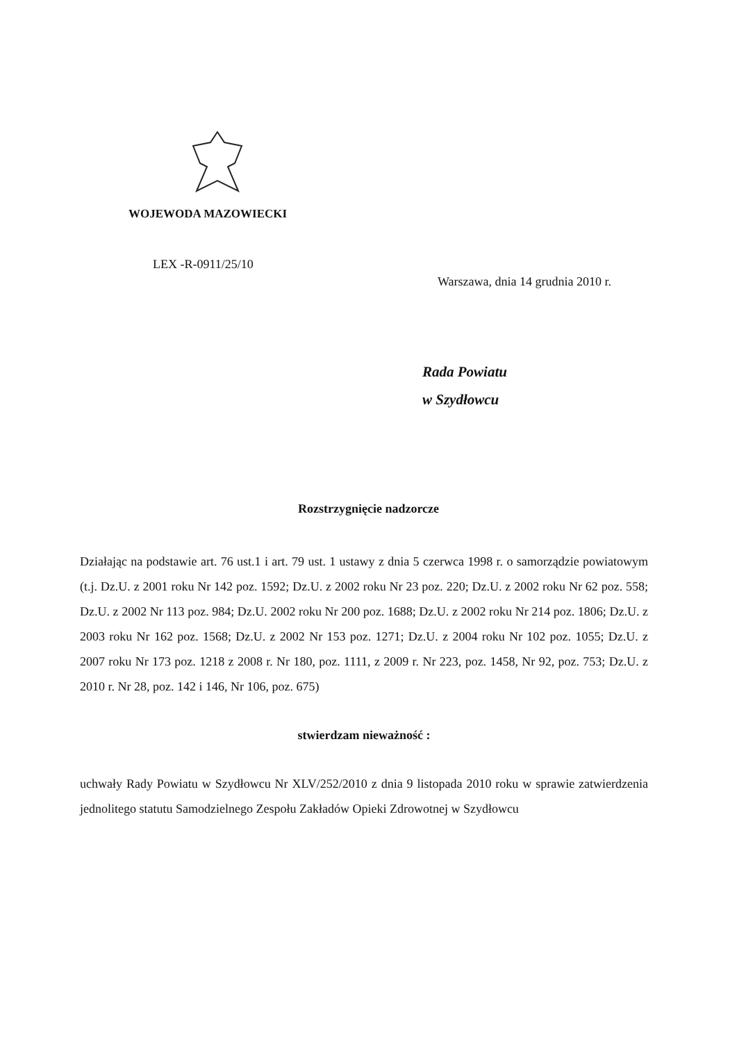WOJEWODA MAZOWIECKI
LEX -R-0911/25/10
Warszawa, dnia 14 grudnia 2010 r.
Rada Powiatu
w Szydłowcu
Rozstrzygnięcie nadzorcze
Działając na podstawie art. 76 ust.1 i art. 79 ust. 1 ustawy z dnia 5 czerwca 1998 r. o samorządzie powiatowym (t.j. Dz.U. z 2001 roku Nr 142 poz. 1592; Dz.U. z 2002 roku Nr 23 poz. 220; Dz.U. z 2002 roku Nr 62 poz. 558; Dz.U. z 2002 Nr 113 poz. 984; Dz.U. 2002 roku Nr 200 poz. 1688; Dz.U. z 2002 roku Nr 214 poz. 1806; Dz.U. z 2003 roku Nr 162 poz. 1568; Dz.U. z 2002 Nr 153 poz. 1271; Dz.U. z 2004 roku Nr 102 poz. 1055; Dz.U. z 2007 roku Nr 173 poz. 1218 z 2008 r. Nr 180, poz. 1111, z 2009 r. Nr 223, poz. 1458, Nr 92, poz. 753; Dz.U. z 2010 r. Nr 28, poz. 142 i 146, Nr 106, poz. 675)
stwierdzam nieważność :
uchwały Rady Powiatu w Szydłowcu Nr XLV/252/2010 z dnia 9 listopada 2010 roku w sprawie zatwierdzenia jednolitego statutu Samodzielnego Zespołu Zakładów Opieki Zdrowotnej w Szydłowcu